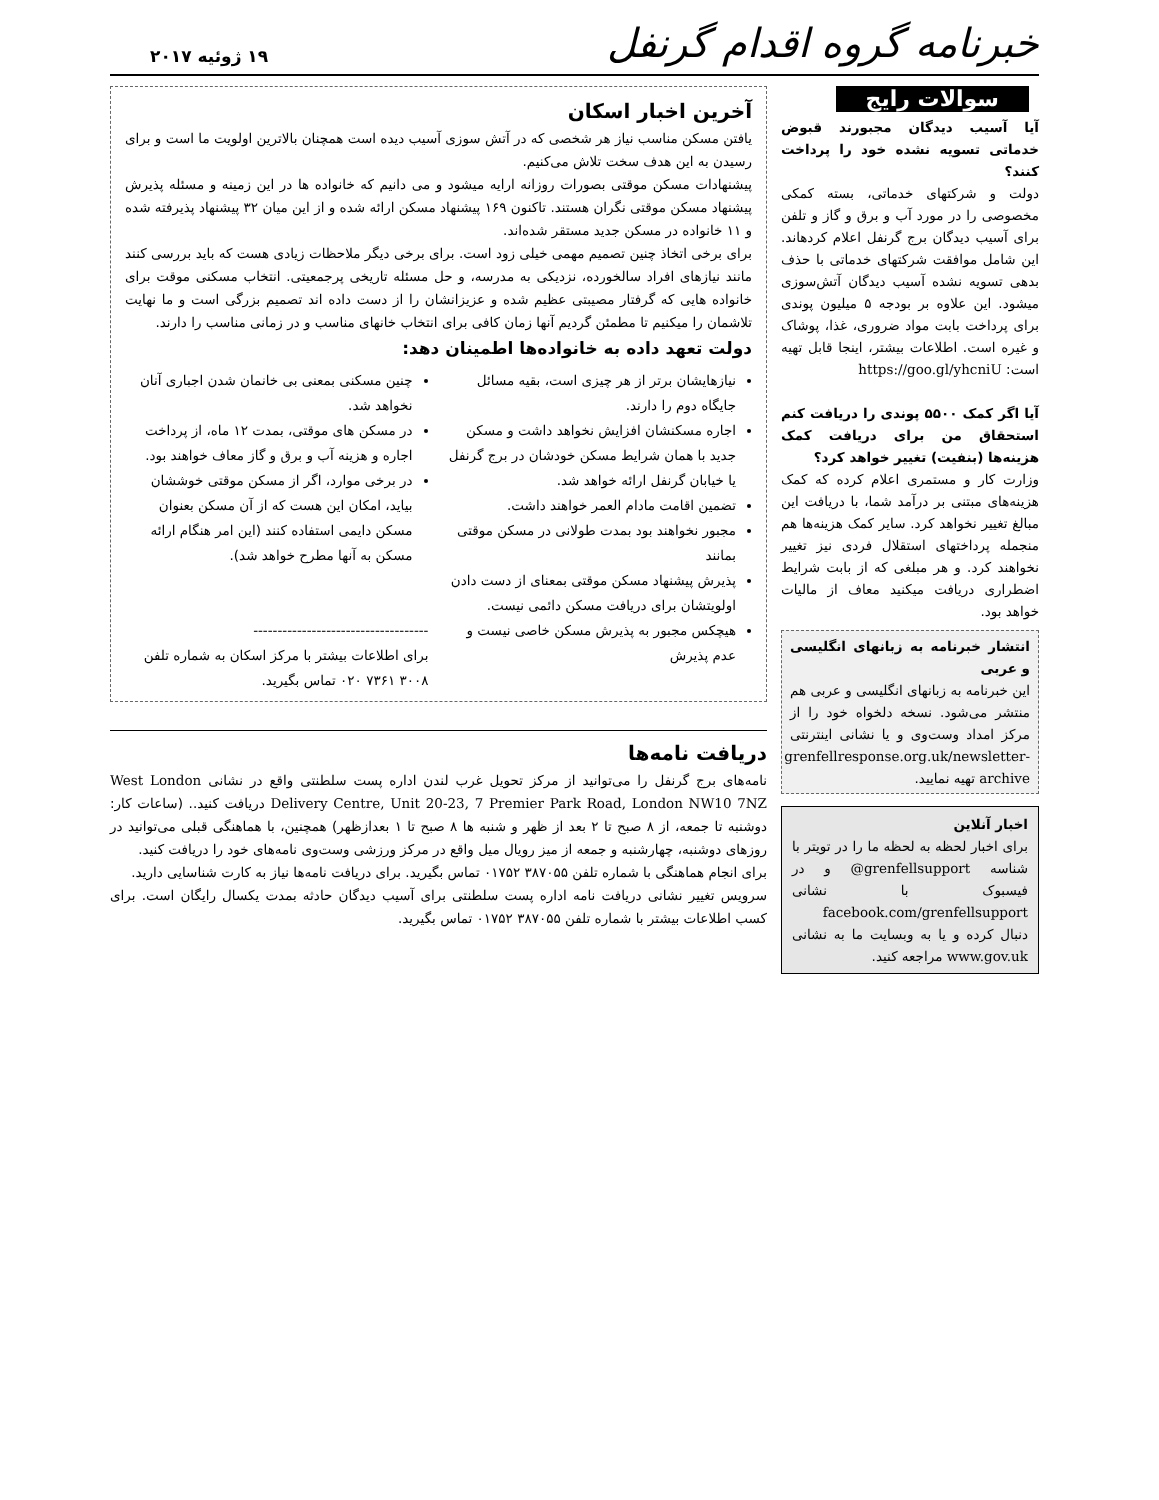خبرنامه گروه اقدام گرنفل
۱۹ ژوئیه ۲۰۱۷
سوالات رایج
آیا آسیب دیدگان مجبورند قبوض خدماتی تسویه نشده خود را پرداخت کنند؟
دولت و شرکتهای خدماتی، بسته کمکی مخصوصی را در مورد آب و برق و گاز و تلفن برای آسیب دیدگان برج گرنفل اعلام کردهاند. این شامل موافقت شرکتهای خدماتی با حذف بدهی تسویه نشده آسیب دیدگان آتش‌سوزی میشود. این علاوه بر بودجه ۵ میلیون پوندی برای پرداخت بابت مواد ضروری، غذا، پوشاک و غیره است. اطلاعات بیشتر، اینجا قابل تهیه است: https://goo.gl/yhcniU
آیا اگر کمک ۵۵۰۰ پوندی را دریافت کنم استحقاق من برای دریافت کمک هزینه‌ها (بنفیت) تغییر خواهد کرد؟
وزارت کار و مستمری اعلام کرده که کمک هزینه‌های مبتنی بر درآمد شما، با دریافت این مبالغ تغییر نخواهد کرد. سایر کمک هزینه‌ها هم منجمله پرداختهای استقلال فردی نیز تغییر نخواهند کرد. و هر مبلغی که از بابت شرایط اضطراری دریافت میکنید معاف از مالیات خواهد بود.
انتشار خبرنامه به زبانهای انگلیسی و عربی
این خبرنامه به زبانهای انگلیسی و عربی هم منتشر می‌شود. نسخه دلخواه خود را از مرکز امداد وست‌وی و یا نشانی اینترنتی grenfellresponse.org.uk/newsletter-archive تهیه نمایید.
اخبار آنلاین
برای اخبار لحظه به لحظه ما را در تویتر با شناسه @grenfellsupport و در فیسبوک با نشانی facebook.com/grenfellsupport دنبال کرده و یا به وبسایت ما به نشانی www.gov.uk مراجعه کنید.
آخرین اخبار اسکان
یافتن مسکن مناسب نیاز هر شخصی که در آتش سوزی آسیب دیده است همچنان بالاترین اولویت ما است و برای رسیدن به این هدف سخت تلاش می‌کنیم.
پیشنهادات مسکن موقتی بصورات روزانه ارایه میشود و می دانیم که خانواده ها در این زمینه و مسئله پذیرش پیشنهاد مسکن موقتی نگران هستند. تاکنون ۱۶۹ پیشنهاد مسکن ارائه شده و از این میان ۳۲ پیشنهاد پذیرفته شده و ۱۱ خانواده در مسکن جدید مستقر شده‌اند.
برای برخی اتخاذ چنین تصمیم مهمی خیلی زود است. برای برخی دیگر ملاحظات زیادی هست که باید بررسی کنند مانند نیازهای افراد سالخورده، نزدیکی به مدرسه، و حل مسئله تاریخی پرجمعیتی. انتخاب مسکنی موقت برای خانواده هایی که گرفتار مصیبتی عظیم شده و عزیزانشان را از دست داده اند تصمیم بزرگی است و ما نهایت تلاشمان را میکنیم تا مطمئن گردیم آنها زمان کافی برای انتخاب خانهای مناسب و در زمانی مناسب را دارند.
دولت تعهد داده به خانواده‌ها اطمینان دهد:
نیازهایشان برتر از هر چیزی است، بقیه مسائل جایگاه دوم را دارند.
اجاره مسکنشان افزایش نخواهد داشت و مسکن جدید با همان شرایط مسکن خودشان در برج گرنفل یا خیابان گرنفل ارائه خواهد شد.
تضمین اقامت مادام العمر خواهند داشت.
مجبور نخواهند بود بمدت طولانی در مسکن موقتی بمانند
پذیرش پیشنهاد مسکن موقتی بمعنای از دست دادن اولویتشان برای دریافت مسکن دائمی نیست.
هیچکس مجبور به پذیرش مسکن خاصی نیست و عدم پذیرش
چنین مسکنی بمعنی بی خانمان شدن اجباری آنان نخواهد شد.
در مسکن های موقتی، بمدت ۱۲ ماه، از پرداخت اجاره و هزینه آب و برق و گاز معاف خواهند بود.
در برخی موارد، اگر از مسکن موقتی خوششان بیاید، امکان این هست که از آن مسکن بعنوان مسکن دایمی استفاده کنند (این امر هنگام ارائه مسکن به آنها مطرح خواهد شد).
------------------------------------
برای اطلاعات بیشتر با مرکز اسکان به شماره تلفن ۳۰۰۸ ۷۳۶۱ ۰۲۰ تماس بگیرید.
دریافت نامه‌ها
نامه‌های برج گرنفل را می‌توانید از مرکز تحویل غرب لندن اداره پست سلطنتی واقع در نشانی West London Delivery Centre, Unit 20-23, 7 Premier Park Road, London NW10 7NZ دریافت کنید.. (ساعات کار: دوشنبه تا جمعه، از ۸ صبح تا ۲ بعد از ظهر و شنبه ها ۸ صبح تا ۱ بعدازظهر) همچنین، با هماهنگی قبلی می‌توانید در روزهای دوشنبه، چهارشنبه و جمعه از میز رویال میل واقع در مرکز ورزشی وست‌وی نامه‌های خود را دریافت کنید.
برای انجام هماهنگی با شماره تلفن ۳۸۷۰۵۵ ۰۱۷۵۲ تماس بگیرید. برای دریافت نامه‌ها نیاز به کارت شناسایی دارید.
سرویس تغییر نشانی دریافت نامه اداره پست سلطنتی برای آسیب دیدگان حادثه بمدت یکسال رایگان است. برای کسب اطلاعات بیشتر با شماره تلفن ۳۸۷۰۵۵ ۰۱۷۵۲ تماس بگیرید.